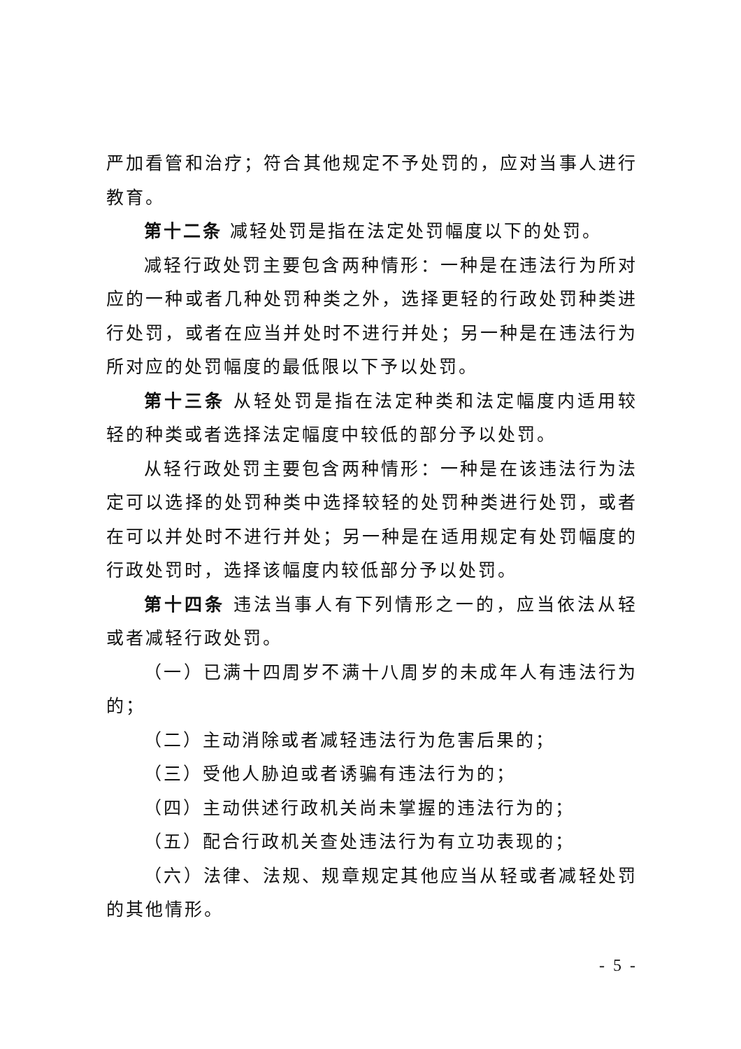严加看管和治疗；符合其他规定不予处罚的，应对当事人进行教育。
第十二条 减轻处罚是指在法定处罚幅度以下的处罚。
减轻行政处罚主要包含两种情形：一种是在违法行为所对应的一种或者几种处罚种类之外，选择更轻的行政处罚种类进行处罚，或者在应当并处时不进行并处；另一种是在违法行为所对应的处罚幅度的最低限以下予以处罚。
第十三条 从轻处罚是指在法定种类和法定幅度内适用较轻的种类或者选择法定幅度中较低的部分予以处罚。
从轻行政处罚主要包含两种情形：一种是在该违法行为法定可以选择的处罚种类中选择较轻的处罚种类进行处罚，或者在可以并处时不进行并处；另一种是在适用规定有处罚幅度的行政处罚时，选择该幅度内较低部分予以处罚。
第十四条 违法当事人有下列情形之一的，应当依法从轻或者减轻行政处罚。
（一）已满十四周岁不满十八周岁的未成年人有违法行为的；
（二）主动消除或者减轻违法行为危害后果的；
（三）受他人胁迫或者诱骗有违法行为的；
（四）主动供述行政机关尚未掌握的违法行为的；
（五）配合行政机关查处违法行为有立功表现的；
（六）法律、法规、规章规定其他应当从轻或者减轻处罚的其他情形。
- 5 -